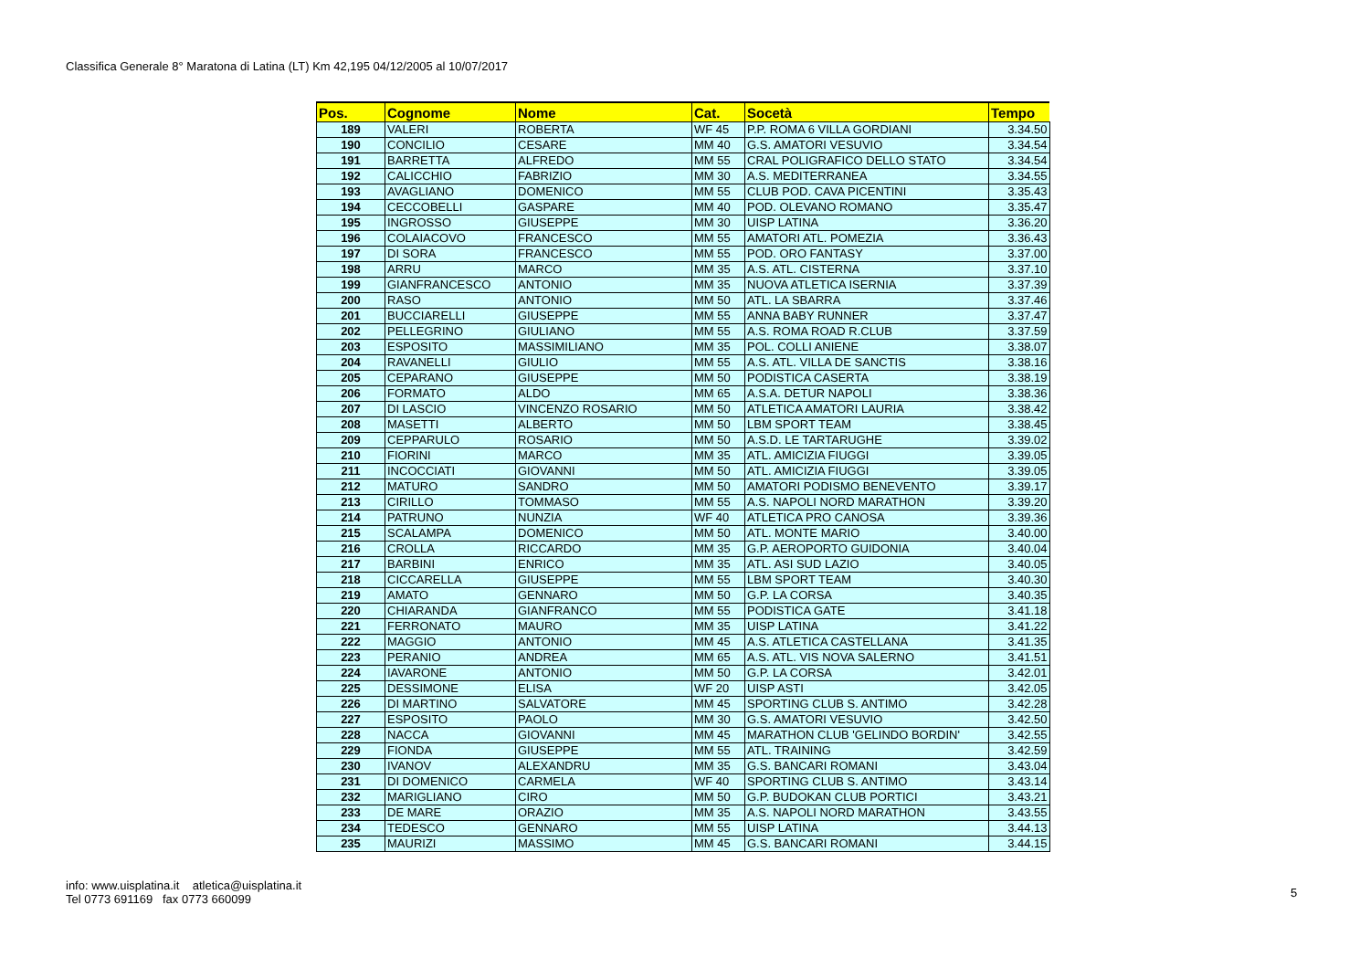Classifica Generale 8° Maratona di Latina (LT) Km 42,195 04/12/2005 al 10/07/2017
| Pos. | Cognome | Nome | Cat. | Socetà | Tempo |
| --- | --- | --- | --- | --- | --- |
| 189 | VALERI | ROBERTA | WF 45 | P.P. ROMA 6 VILLA GORDIANI | 3.34.50 |
| 190 | CONCILIO | CESARE | MM 40 | G.S. AMATORI VESUVIO | 3.34.54 |
| 191 | BARRETTA | ALFREDO | MM 55 | CRAL POLIGRAFICO DELLO STATO | 3.34.54 |
| 192 | CALICCHIO | FABRIZIO | MM 30 | A.S. MEDITERRANEA | 3.34.55 |
| 193 | AVAGLIANO | DOMENICO | MM 55 | CLUB POD. CAVA PICENTINI | 3.35.43 |
| 194 | CECCOBELLI | GASPARE | MM 40 | POD. OLEVANO ROMANO | 3.35.47 |
| 195 | INGROSSO | GIUSEPPE | MM 30 | UISP LATINA | 3.36.20 |
| 196 | COLAIACOVO | FRANCESCO | MM 55 | AMATORI ATL. POMEZIA | 3.36.43 |
| 197 | DI SORA | FRANCESCO | MM 55 | POD. ORO FANTASY | 3.37.00 |
| 198 | ARRU | MARCO | MM 35 | A.S. ATL. CISTERNA | 3.37.10 |
| 199 | GIANFRANCESCO | ANTONIO | MM 35 | NUOVA ATLETICA ISERNIA | 3.37.39 |
| 200 | RASO | ANTONIO | MM 50 | ATL. LA SBARRA | 3.37.46 |
| 201 | BUCCIARELLI | GIUSEPPE | MM 55 | ANNA BABY RUNNER | 3.37.47 |
| 202 | PELLEGRINO | GIULIANO | MM 55 | A.S. ROMA ROAD R.CLUB | 3.37.59 |
| 203 | ESPOSITO | MASSIMILIANO | MM 35 | POL. COLLI ANIENE | 3.38.07 |
| 204 | RAVANELLI | GIULIO | MM 55 | A.S. ATL. VILLA DE SANCTIS | 3.38.16 |
| 205 | CEPARANO | GIUSEPPE | MM 50 | PODISTICA CASERTA | 3.38.19 |
| 206 | FORMATO | ALDO | MM 65 | A.S.A. DETUR NAPOLI | 3.38.36 |
| 207 | DI LASCIO | VINCENZO ROSARIO | MM 50 | ATLETICA AMATORI LAURIA | 3.38.42 |
| 208 | MASETTI | ALBERTO | MM 50 | LBM SPORT TEAM | 3.38.45 |
| 209 | CEPPARULO | ROSARIO | MM 50 | A.S.D. LE TARTARUGHE | 3.39.02 |
| 210 | FIORINI | MARCO | MM 35 | ATL. AMICIZIA FIUGGI | 3.39.05 |
| 211 | INCOCCIATI | GIOVANNI | MM 50 | ATL. AMICIZIA FIUGGI | 3.39.05 |
| 212 | MATURO | SANDRO | MM 50 | AMATORI PODISMO BENEVENTO | 3.39.17 |
| 213 | CIRILLO | TOMMASO | MM 55 | A.S. NAPOLI NORD MARATHON | 3.39.20 |
| 214 | PATRUNO | NUNZIA | WF 40 | ATLETICA PRO CANOSA | 3.39.36 |
| 215 | SCALAMPA | DOMENICO | MM 50 | ATL. MONTE MARIO | 3.40.00 |
| 216 | CROLLA | RICCARDO | MM 35 | G.P. AEROPORTO GUIDONIA | 3.40.04 |
| 217 | BARBINI | ENRICO | MM 35 | ATL. ASI SUD LAZIO | 3.40.05 |
| 218 | CICCARELLA | GIUSEPPE | MM 55 | LBM SPORT TEAM | 3.40.30 |
| 219 | AMATO | GENNARO | MM 50 | G.P. LA CORSA | 3.40.35 |
| 220 | CHIARANDA | GIANFRANCO | MM 55 | PODISTICA GATE | 3.41.18 |
| 221 | FERRONATO | MAURO | MM 35 | UISP LATINA | 3.41.22 |
| 222 | MAGGIO | ANTONIO | MM 45 | A.S. ATLETICA CASTELLANA | 3.41.35 |
| 223 | PERANIO | ANDREA | MM 65 | A.S. ATL. VIS NOVA SALERNO | 3.41.51 |
| 224 | IAVARONE | ANTONIO | MM 50 | G.P. LA CORSA | 3.42.01 |
| 225 | DESSIMONE | ELISA | WF 20 | UISP ASTI | 3.42.05 |
| 226 | DI MARTINO | SALVATORE | MM 45 | SPORTING CLUB S. ANTIMO | 3.42.28 |
| 227 | ESPOSITO | PAOLO | MM 30 | G.S. AMATORI VESUVIO | 3.42.50 |
| 228 | NACCA | GIOVANNI | MM 45 | MARATHON CLUB 'GELINDO BORDIN' | 3.42.55 |
| 229 | FIONDA | GIUSEPPE | MM 55 | ATL. TRAINING | 3.42.59 |
| 230 | IVANOV | ALEXANDRU | MM 35 | G.S. BANCARI ROMANI | 3.43.04 |
| 231 | DI DOMENICO | CARMELA | WF 40 | SPORTING CLUB S. ANTIMO | 3.43.14 |
| 232 | MARIGLIANO | CIRO | MM 50 | G.P. BUDOKAN CLUB PORTICI | 3.43.21 |
| 233 | DE MARE | ORAZIO | MM 35 | A.S. NAPOLI NORD MARATHON | 3.43.55 |
| 234 | TEDESCO | GENNARO | MM 55 | UISP LATINA | 3.44.13 |
| 235 | MAURIZI | MASSIMO | MM 45 | G.S. BANCARI ROMANI | 3.44.15 |
info: www.uisplatina.it atletica@uisplatina.it
Tel 0773 691169 fax 0773 660099
5